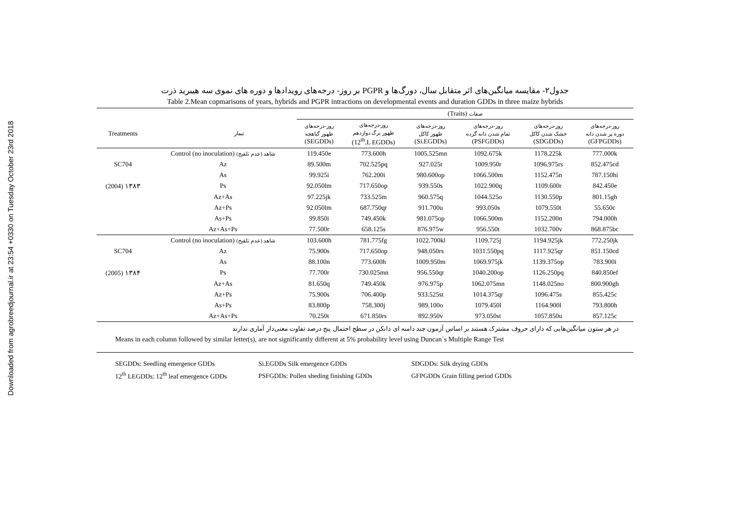Downloaded from agrobreedjournal.ir at 23:54 +0330 on Tuesday October 23rd 2018
جدول۲- مقایسه میانگین‌های اثر متقابل سال، دورگ‌ها و PGPR بر روز- درجه‌های رویدادها و دوره های نموی سه هیبرید ذرت
Table 2.Mean copmarisons of years, hybrids and PGPR intractions on developmental events and duration GDDs in three maize hybrids
| | | | (Traits) صفات | | | | | |
| --- | --- | --- | --- | --- | --- | --- | --- | --- |
| Treatments | | تیمار | روز-درجه‌های ظهور گیاهچه (SEGDDs) | روز-درجه‌های ظهور برگ دوازدهم (12<sup>th</sup>.L EGDDs) | روز-درجه‌های ظهور کاکل (Si.EGDDs) | روز-درجه‌های تمام شدن دانه گرده (PSFGDDs) | روز-درجه‌های خشک شدن کاکل (SDGDDs) | روز-درجه‌های دوره پر شدن دانه (GFPGDDs) |
| | Control (no inoculation) شاهد (عدم تلقیح) | | 119.450e | 773.600h | 1005.525mn | 1092.675k | 1178.225k | 777.000k |
| SC704 | Az | | 89.500m | 702.525pq | 927.025t | 1009.950r | 1096.975rs | 852.475cd |
| | As | | 99.925i | 762.200i | 980.600op | 1066.500m | 1152.475n | 787.150hi |
| (2004) ۱۳۸۳ | Ps | | 92.050lm | 717.650op | 939.550s | 1022.900q | 1109.600r | 842.450e |
| | Az+As | | 97.225jk | 733.525m | 960.575q | 1044.525o | 1130.550p | 801.15gh |
| | Az+Ps | | 92.050lm | 687.750qr | 911.700u | 993.050s | 1079.550t | 55.650c |
| | As+Ps | | 99.850i | 749.450k | 981.075op | 1066.500m | 1152.200n | 794.000h |
| | Az+As+Ps | | 77.500r | 658.125s | 876.975w | 956.550t | 1032.700v | 868.875bc |
| | Control (no inoculation) شاهد (عدم تلقیح) | | 103.600h | 781.775fg | 1022.700kl | 1109.725j | 1194.925jk | 772.250jk |
| SC704 | Az | | 75.900s | 717.650op | 948.050rs | 1031.550pq | 1117.925qr | 851.150cd |
| | As | | 88.100n | 773.600h | 1009.950m | 1069.975jk | 1139.375op | 783.900i |
| (2005) ۱۳۸۴ | Ps | | 77.700r | 730.025mn | 956.550qr | 1040.200op | 1126.250pq | 840.850ef |
| | Az+As | | 81.650q | 749.450k | 976.975p | 1062.075mn | 1148.025no | 800.900gh |
| | Az+Ps | | 75.900s | 706.400p | 933.525st | 1014.375qr | 1096.475s | 855.425c |
| | As+Ps | | 83.800p | 758.300j | 989.100o | 1079.450l | 1164.900l | 793.800h |
| | Az+As+Ps | | 70.250t | 671.850rs | 892.950v | 973.050st | 1057.850u | 857.125c |
در هر ستون میانگین‌هایی که دارای حروف مشترک هستند بر اساس آزمون چند دامنه ای دانکن در سطح احتمال پنج درصد تفاوت معنی‌دار آماری ندارند
Means in each column followed by similar letter(s), are not significantly different at 5% probability level using Duncan´s Multiple Range Test
SEGDDs: Seedling emergence GDDs Si.EGDDs Silk emergence GDDs SDGDDs: Silk drying GDDs
12<sup>th</sup> LEGDDs: 12<sup>th</sup> leaf emergence GDDs PSFGDDs: Pollen sheding finishing GDDs GFPGDDs Grain filling period GDDs